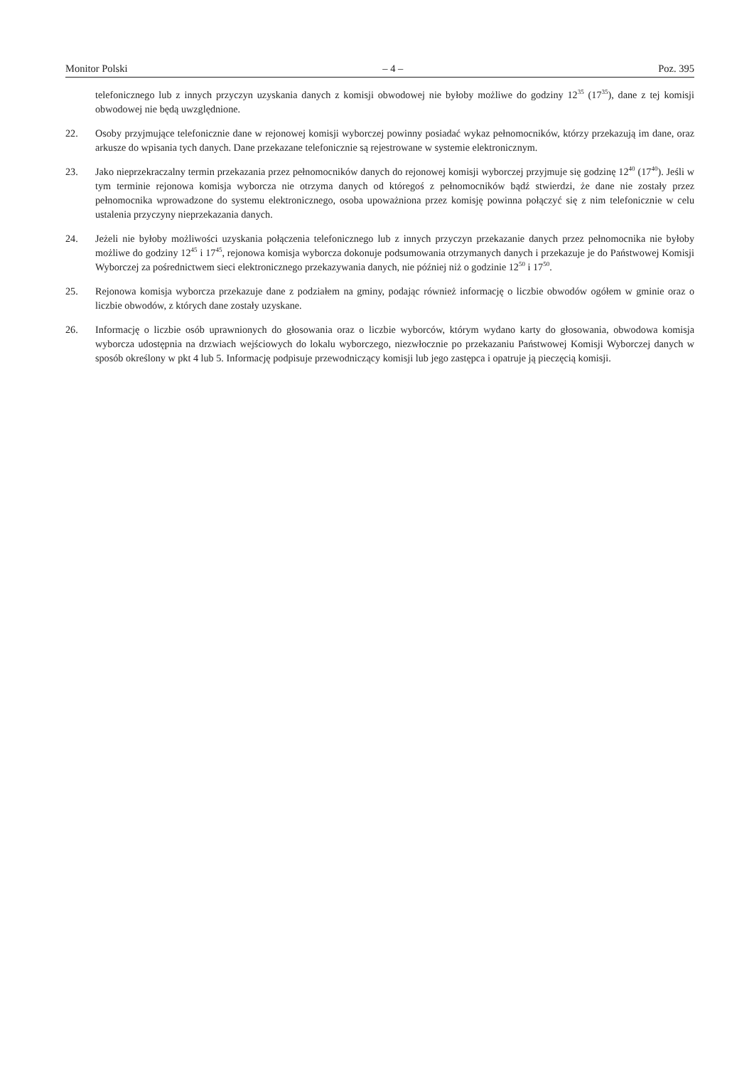Monitor Polski – 4 – Poz. 395
telefonicznego lub z innych przyczyn uzyskania danych z komisji obwodowej nie byłoby możliwe do godziny 12<sup>35</sup> (17<sup>35</sup>), dane z tej komisji obwodowej nie będą uwzględnione.
22. Osoby przyjmujące telefonicznie dane w rejonowej komisji wyborczej powinny posiadać wykaz pełnomocników, którzy przekazują im dane, oraz arkusze do wpisania tych danych. Dane przekazane telefonicznie są rejestrowane w systemie elektronicznym.
23. Jako nieprzekraczalny termin przekazania przez pełnomocników danych do rejonowej komisji wyborczej przyjmuje się godzinę 12<sup>40</sup> (17<sup>40</sup>). Jeśli w tym terminie rejonowa komisja wyborcza nie otrzyma danych od któregoś z pełnomocników bądź stwierdzi, że dane nie zostały przez pełnomocnika wprowadzone do systemu elektronicznego, osoba upoważniona przez komisję powinna połączyć się z nim telefonicznie w celu ustalenia przyczyny nieprzekazania danych.
24. Jeżeli nie byłoby możliwości uzyskania połączenia telefonicznego lub z innych przyczyn przekazanie danych przez pełnomocnika nie byłoby możliwe do godziny 12<sup>45</sup> i 17<sup>45</sup>, rejonowa komisja wyborcza dokonuje podsumowania otrzymanych danych i przekazuje je do Państwowej Komisji Wyborczej za pośrednictwem sieci elektronicznego przekazywania danych, nie później niż o godzinie 12<sup>50</sup> i 17<sup>50</sup>.
25. Rejonowa komisja wyborcza przekazuje dane z podziałem na gminy, podając również informację o liczbie obwodów ogółem w gminie oraz o liczbie obwodów, z których dane zostały uzyskane.
26. Informację o liczbie osób uprawnionych do głosowania oraz o liczbie wyborców, którym wydano karty do głosowania, obwodowa komisja wyborcza udostępnia na drzwiach wejściowych do lokalu wyborczego, niezwłocznie po przekazaniu Państwowej Komisji Wyborczej danych w sposób określony w pkt 4 lub 5. Informację podpisuje przewodniczący komisji lub jego zastępca i opatruje ją pieczęcią komisji.